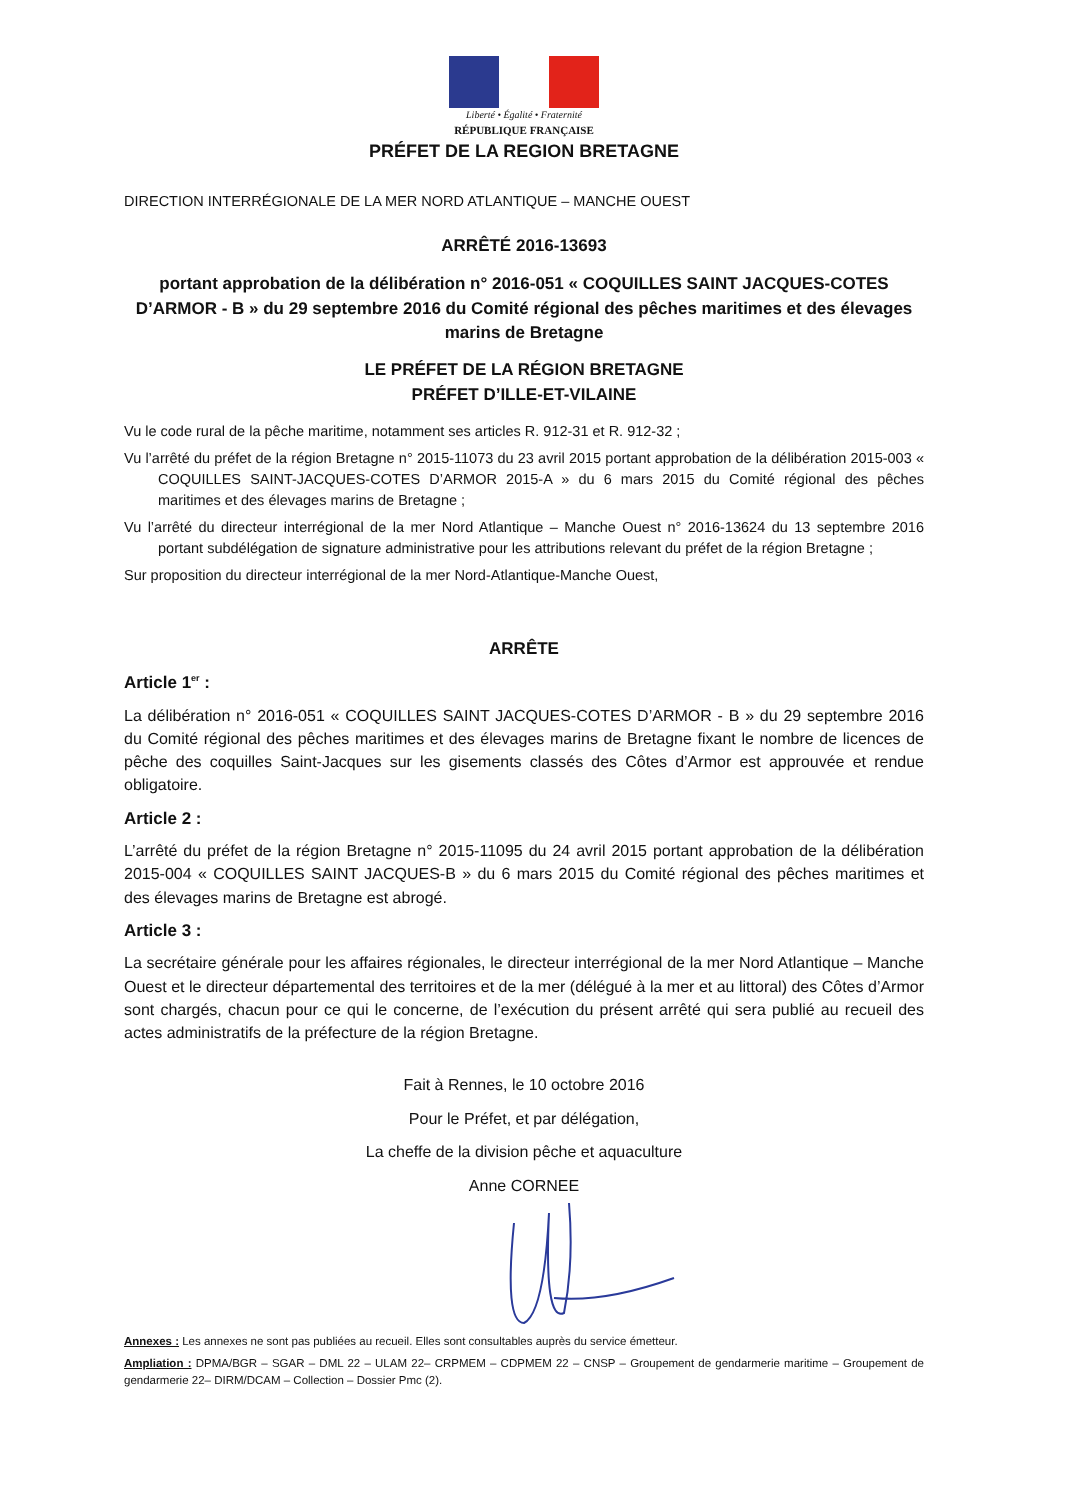Liberté • Égalité • Fraternité
RÉPUBLIQUE FRANÇAISE
PRÉFET DE LA REGION BRETAGNE
DIRECTION INTERRÉGIONALE DE LA MER NORD ATLANTIQUE – MANCHE OUEST
ARRÊTÉ 2016-13693
portant approbation de la délibération n° 2016-051 « COQUILLES SAINT JACQUES-COTES D’ARMOR - B » du 29 septembre 2016 du Comité régional des pêches maritimes et des élevages marins de Bretagne
LE PRÉFET DE LA RÉGION BRETAGNE
PRÉFET D’ILLE-ET-VILAINE
Vu le code rural de la pêche maritime, notamment ses articles R. 912-31 et R. 912-32 ;
Vu l’arrêté du préfet de la région Bretagne n° 2015-11073 du 23 avril 2015 portant approbation de la délibération 2015-003 « COQUILLES SAINT-JACQUES-COTES D’ARMOR 2015-A » du 6 mars 2015 du Comité régional des pêches maritimes et des élevages marins de Bretagne ;
Vu l’arrêté du directeur interrégional de la mer Nord Atlantique – Manche Ouest n° 2016-13624 du 13 septembre 2016 portant subdélégation de signature administrative pour les attributions relevant du préfet de la région Bretagne ;
Sur proposition du directeur interrégional de la mer Nord-Atlantique-Manche Ouest,
ARRÊTE
Article 1<sup>er</sup> :
La délibération n° 2016-051 « COQUILLES SAINT JACQUES-COTES D’ARMOR - B » du 29 septembre 2016 du Comité régional des pêches maritimes et des élevages marins de Bretagne fixant le nombre de licences de pêche des coquilles Saint-Jacques sur les gisements classés des Côtes d’Armor est approuvée et rendue obligatoire.
Article 2 :
L’arrêté du préfet de la région Bretagne n° 2015-11095 du 24 avril 2015 portant approbation de la délibération 2015-004 « COQUILLES SAINT JACQUES-B » du 6 mars 2015 du Comité régional des pêches maritimes et des élevages marins de Bretagne est abrogé.
Article 3 :
La secrétaire générale pour les affaires régionales, le directeur interrégional de la mer Nord Atlantique – Manche Ouest et le directeur départemental des territoires et de la mer (délégué à la mer et au littoral) des Côtes d’Armor sont chargés, chacun pour ce qui le concerne, de l’exécution du présent arrêté qui sera publié au recueil des actes administratifs de la préfecture de la région Bretagne.
Fait à Rennes, le 10 octobre 2016
Pour le Préfet, et par délégation,
La cheffe de la division pêche et aquaculture
Anne CORNEE
Annexes : Les annexes ne sont pas publiées au recueil. Elles sont consultables auprès du service émetteur.
Ampliation : DPMA/BGR – SGAR – DML 22 – ULAM 22– CRPMEM – CDPMEM 22 – CNSP – Groupement de gendarmerie maritime – Groupement de gendarmerie 22– DIRM/DCAM – Collection – Dossier Pmc (2).